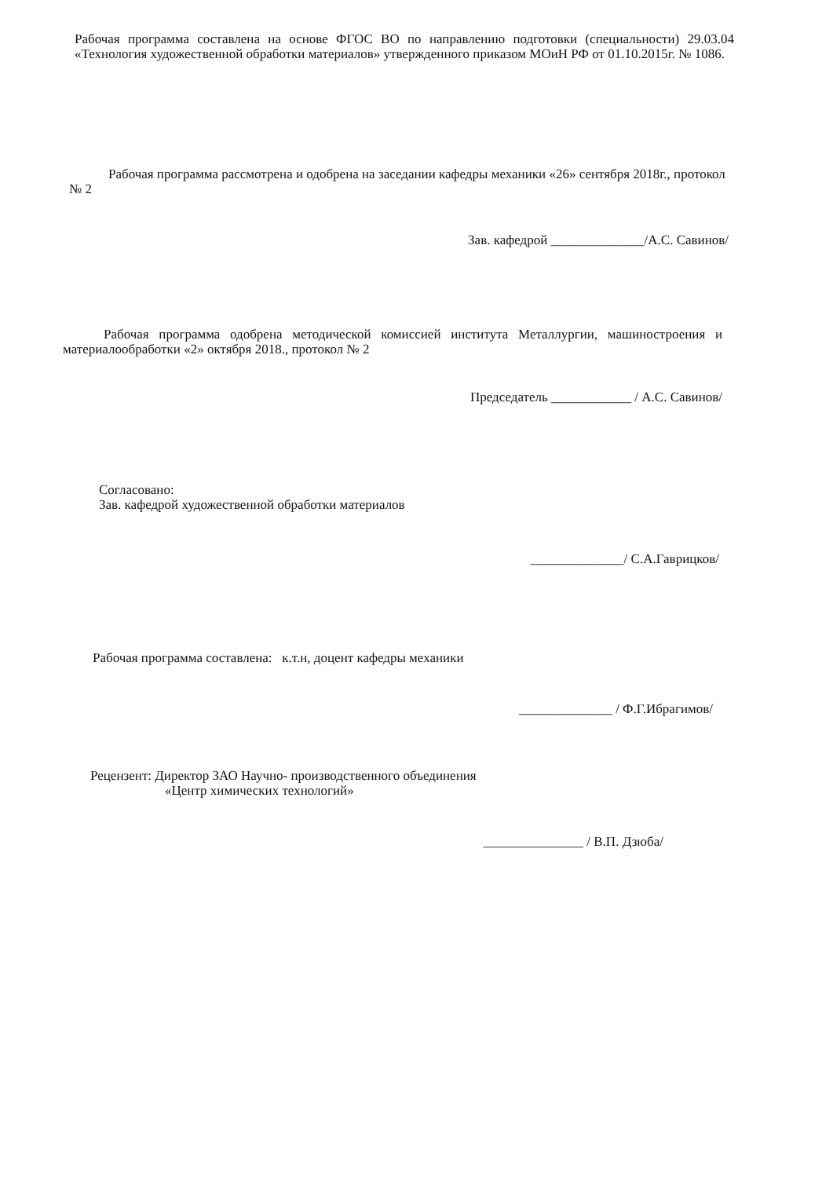Рабочая программа составлена на основе ФГОС ВО по направлению подготовки (специальности) 29.03.04 «Технология художественной обработки материалов» утвержденного приказом МОиН РФ от 01.10.2015г. № 1086.
Рабочая программа рассмотрена и одобрена на заседании кафедры механики «26» сентября 2018г., протокол № 2
Зав. кафедрой ______________/А.С. Савинов/
Рабочая программа одобрена методической комиссией института Металлургии, машиностроения и материалообработки «2» октября 2018., протокол № 2
Председатель ____________ / А.С. Савинов/
Согласовано:
Зав. кафедрой художественной обработки материалов
______________/ С.А.Гаврицков/
Рабочая программа составлена: к.т.н, доцент кафедры механики
______________ / Ф.Г.Ибрагимов/
Рецензент: Директор ЗАО Научно- производственного объединения
«Центр химических технологий»
_______________ / В.П. Дзюба/